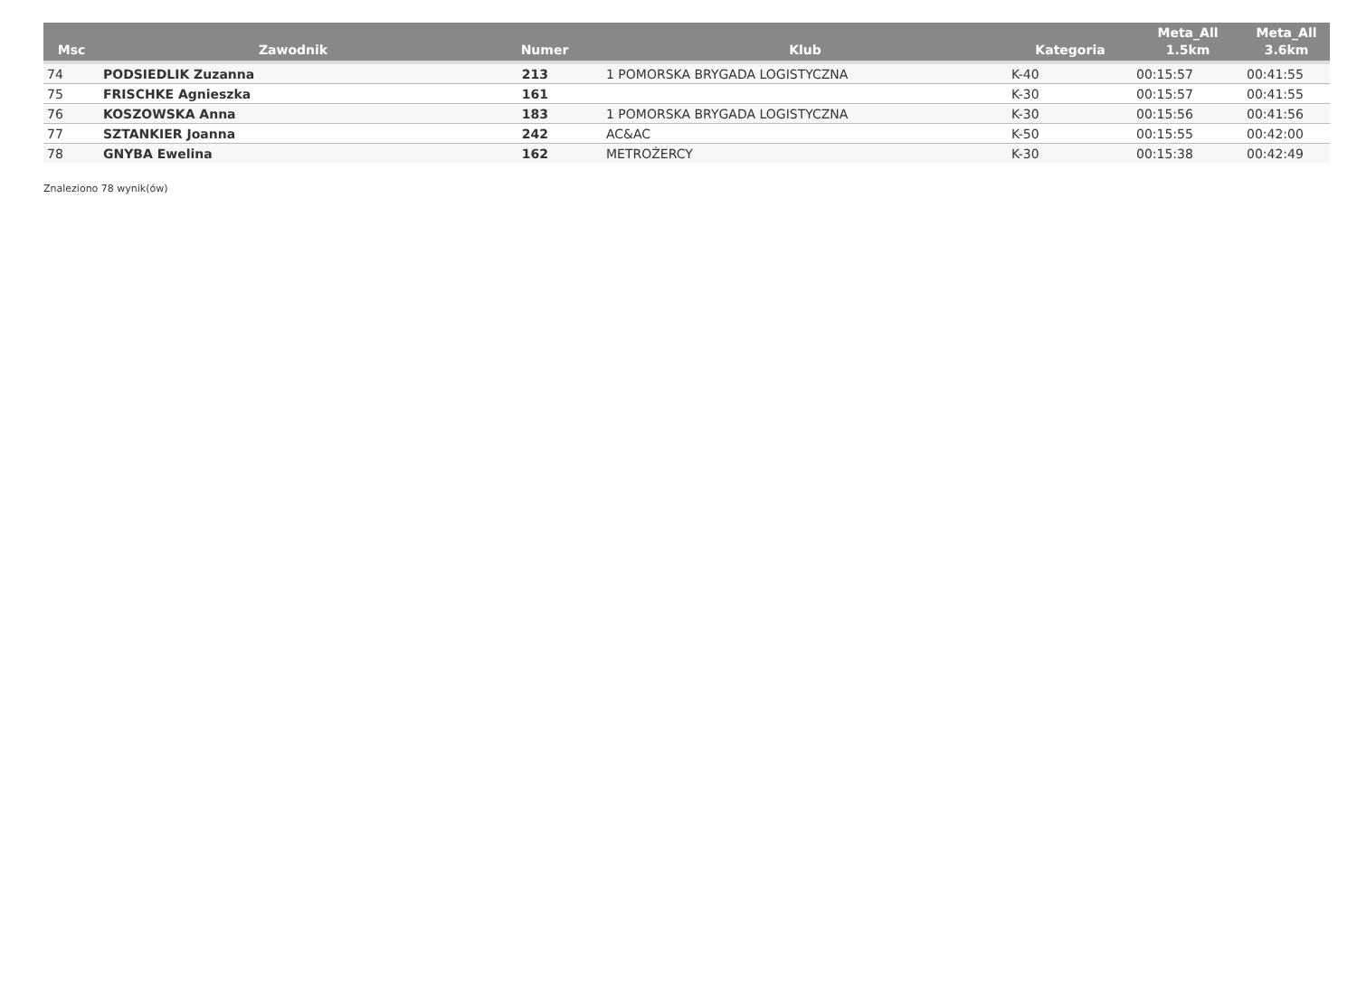| Msc | Zawodnik | Numer | Klub | Kategoria | Meta_All 1.5km | Meta_All 3.6km |
| --- | --- | --- | --- | --- | --- | --- |
| 74 | PODSIEDLIK Zuzanna | 213 | 1 POMORSKA BRYGADA LOGISTYCZNA | K-40 | 00:15:57 | 00:41:55 |
| 75 | FRISCHKE Agnieszka | 161 | | K-30 | 00:15:57 | 00:41:55 |
| 76 | KOSZOWSKA Anna | 183 | 1 POMORSKA BRYGADA LOGISTYCZNA | K-30 | 00:15:56 | 00:41:56 |
| 77 | SZTANKIER Joanna | 242 | AC&AC | K-50 | 00:15:55 | 00:42:00 |
| 78 | GNYBA Ewelina | 162 | METROŻERCY | K-30 | 00:15:38 | 00:42:49 |
Znaleziono 78 wynik(ów)